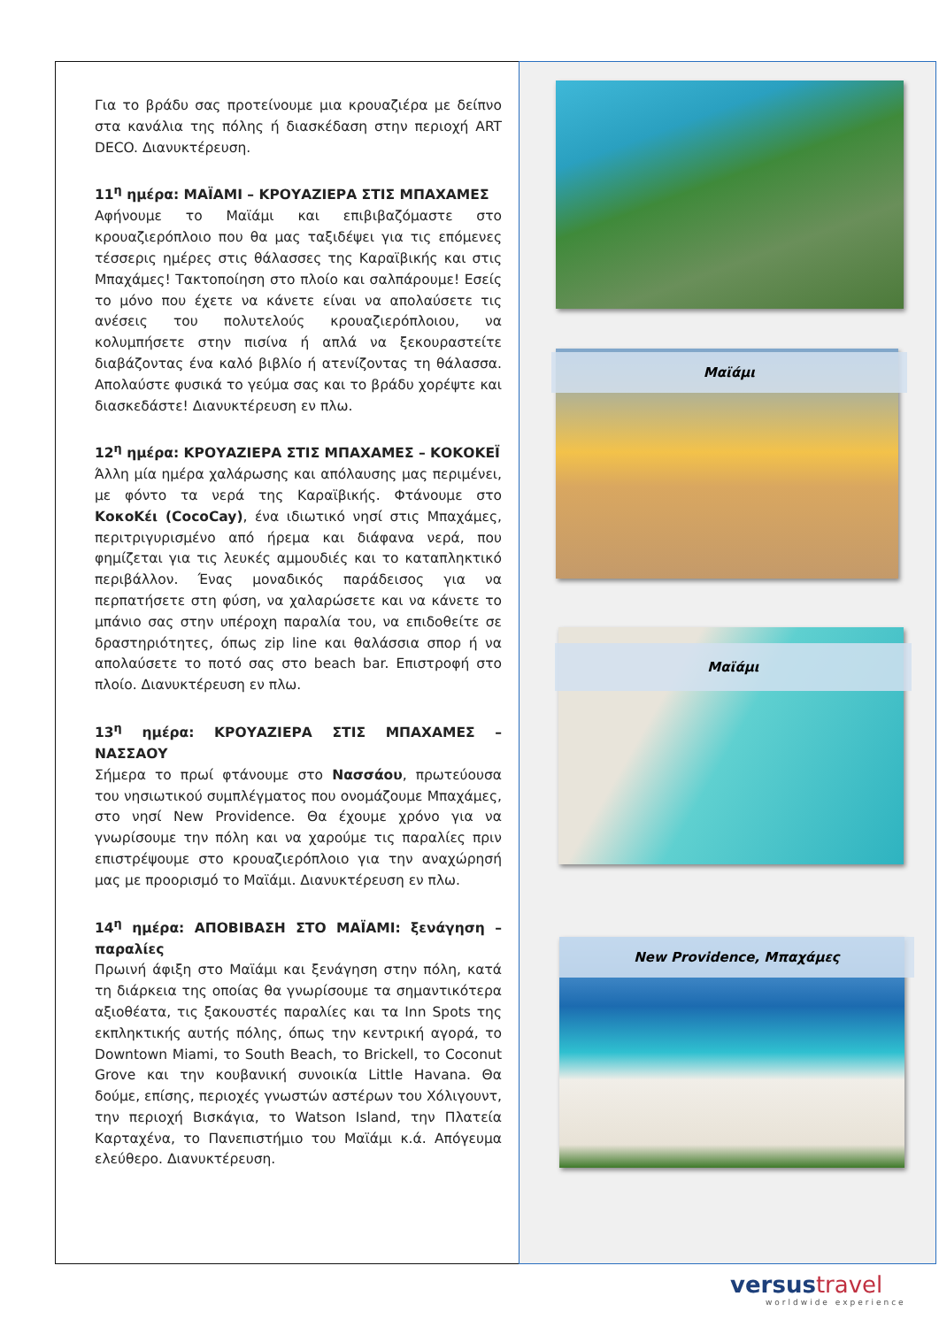Για το βράδυ σας προτείνουμε μια κρουαζιέρα με δείπνο στα κανάλια της πόλης ή διασκέδαση στην περιοχή ART DECO. Διανυκτέρευση.
11<sup>η</sup> ημέρα: ΜΑΪΑΜΙ – ΚΡΟΥΑΖΙΕΡΑ ΣΤΙΣ ΜΠΑΧΑΜΕΣ
Αφήνουμε το Μαϊάμι και επιβιβαζόμαστε στο κρουαζιερόπλοιο που θα μας ταξιδέψει για τις επόμενες τέσσερις ημέρες στις θάλασσες της Καραϊβικής και στις Μπαχάμες! Τακτοποίηση στο πλοίο και σαλπάρουμε! Εσείς το μόνο που έχετε να κάνετε είναι να απολαύσετε τις ανέσεις του πολυτελούς κρουαζιερόπλοιου, να κολυμπήσετε στην πισίνα ή απλά να ξεκουραστείτε διαβάζοντας ένα καλό βιβλίο ή ατενίζοντας τη θάλασσα. Απολαύστε φυσικά το γεύμα σας και το βράδυ χορέψτε και διασκεδάστε! Διανυκτέρευση εν πλω.
12<sup>η</sup> ημέρα: ΚΡΟΥΑΖΙΕΡΑ ΣΤΙΣ ΜΠΑΧΑΜΕΣ – ΚΟΚΟΚΕΪ
Άλλη μία ημέρα χαλάρωσης και απόλαυσης μας περιμένει, με φόντο τα νερά της Καραϊβικής. Φτάνουμε στο ΚοκοΚέι (CocoCay), ένα ιδιωτικό νησί στις Μπαχάμες, περιτριγυρισμένο από ήρεμα και διάφανα νερά, που φημίζεται για τις λευκές αμμουδιές και το καταπληκτικό περιβάλλον. Ένας μοναδικός παράδεισος για να περπατήσετε στη φύση, να χαλαρώσετε και να κάνετε το μπάνιο σας στην υπέροχη παραλία του, να επιδοθείτε σε δραστηριότητες, όπως zip line και θαλάσσια σπορ ή να απολαύσετε το ποτό σας στο beach bar. Επιστροφή στο πλοίο. Διανυκτέρευση εν πλω.
13<sup>η</sup> ημέρα: ΚΡΟΥΑΖΙΕΡΑ ΣΤΙΣ ΜΠΑΧΑΜΕΣ – ΝΑΣΣΑΟΥ
Σήμερα το πρωί φτάνουμε στο Νασσάου, πρωτεύουσα του νησιωτικού συμπλέγματος που ονομάζουμε Μπαχάμες, στο νησί New Providence. Θα έχουμε χρόνο για να γνωρίσουμε την πόλη και να χαρούμε τις παραλίες πριν επιστρέψουμε στο κρουαζιερόπλοιο για την αναχώρησή μας με προορισμό το Μαϊάμι. Διανυκτέρευση εν πλω.
14<sup>η</sup> ημέρα: ΑΠΟΒΙΒΑΣΗ ΣΤΟ ΜΑΪΑΜΙ: ξενάγηση – παραλίες
Πρωινή άφιξη στο Μαϊάμι και ξενάγηση στην πόλη, κατά τη διάρκεια της οποίας θα γνωρίσουμε τα σημαντικότερα αξιοθέατα, τις ξακουστές παραλίες και τα Inn Spots της εκπληκτικής αυτής πόλης, όπως την κεντρική αγορά, το Downtown Miami, το South Beach, το Brickell, το Coconut Grove και την κουβανική συνοικία Little Havana. Θα δούμε, επίσης, περιοχές γνωστών αστέρων του Χόλιγουντ, την περιοχή Βισκάγια, το Watson Island, την Πλατεία Καρταχένα, το Πανεπιστήμιο του Μαϊάμι κ.ά. Απόγευμα ελεύθερο. Διανυκτέρευση.
Μαϊάμι
Μαϊάμι
New Providence, Μπαχάμες
versustravel
worldwide experience